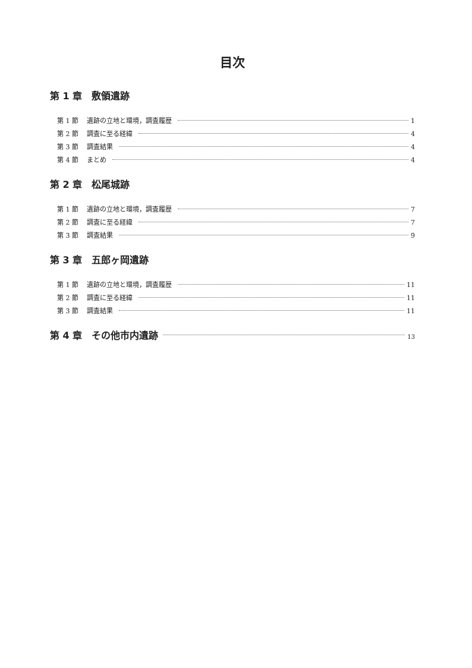目次
第 1 章　敷領遺跡
第 1 節 遺跡の立地と環境，調査履歴 1
第 2 節 調査に至る経緯 4
第 3 節 調査結果 4
第 4 節 まとめ 4
第 2 章　松尾城跡
第 1 節 遺跡の立地と環境，調査履歴 7
第 2 節 調査に至る経緯 7
第 3 節 調査結果 9
第 3 章　五郎ヶ岡遺跡
第 1 節 遺跡の立地と環境，調査履歴 11
第 2 節 調査に至る経緯 11
第 3 節 調査結果 11
第 4 章　その他市内遺跡 13